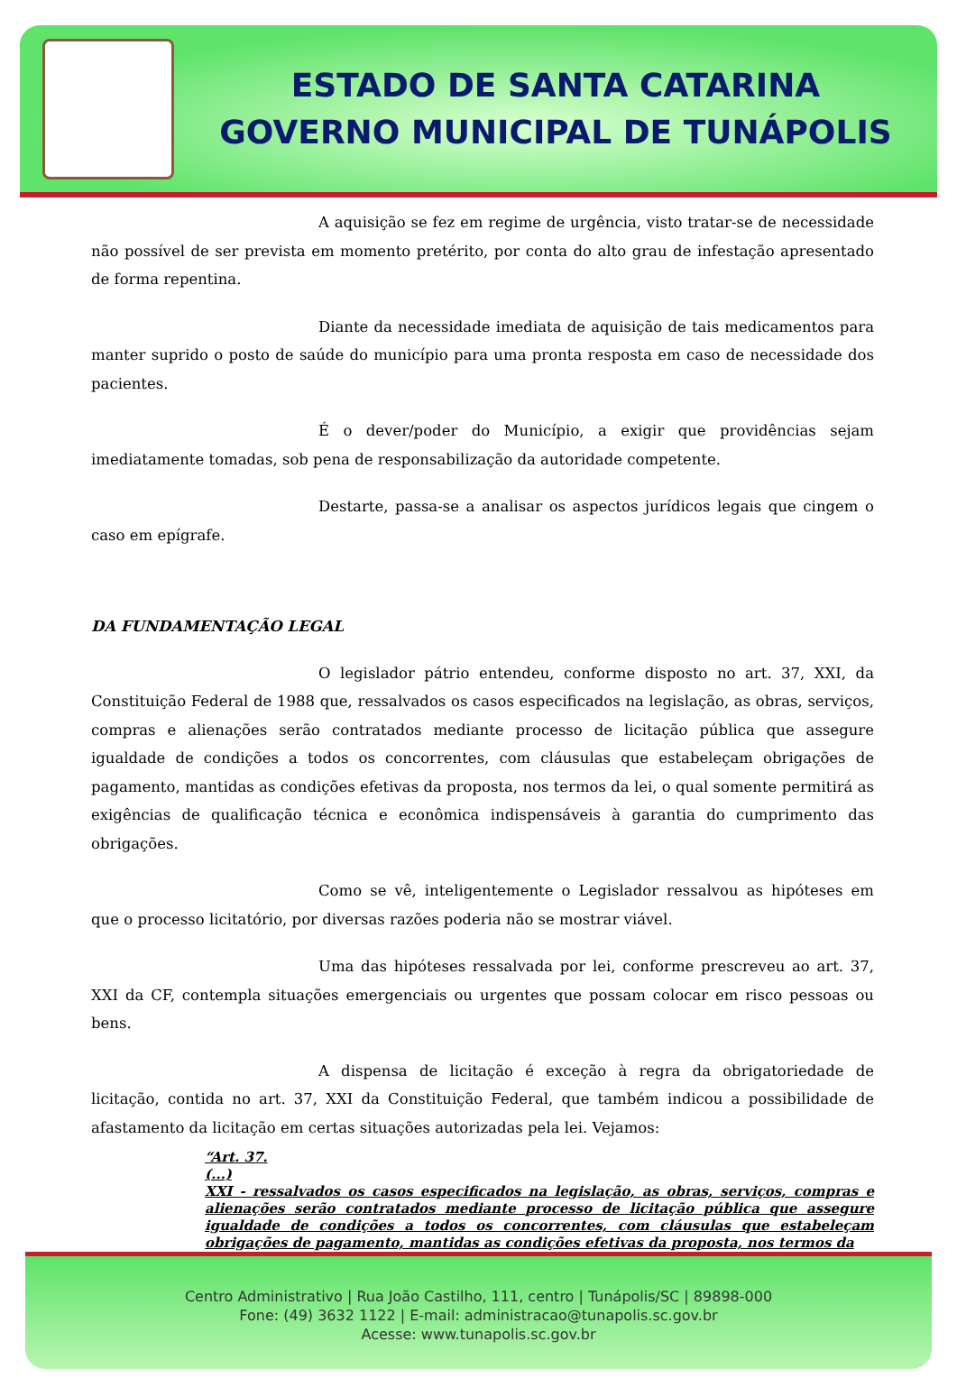ESTADO DE SANTA CATARINA
GOVERNO MUNICIPAL DE TUNÁPOLIS
A aquisição se fez em regime de urgência, visto tratar-se de necessidade não possível de ser prevista em momento pretérito, por conta do alto grau de infestação apresentado de forma repentina.
Diante da necessidade imediata de aquisição de tais medicamentos para manter suprido o posto de saúde do município para uma pronta resposta em caso de necessidade dos pacientes.
É o dever/poder do Município, a exigir que providências sejam imediatamente tomadas, sob pena de responsabilização da autoridade competente.
Destarte, passa-se a analisar os aspectos jurídicos legais que cingem o caso em epígrafe.
DA FUNDAMENTAÇÃO LEGAL
O legislador pátrio entendeu, conforme disposto no art. 37, XXI, da Constituição Federal de 1988 que, ressalvados os casos especificados na legislação, as obras, serviços, compras e alienações serão contratados mediante processo de licitação pública que assegure igualdade de condições a todos os concorrentes, com cláusulas que estabeleçam obrigações de pagamento, mantidas as condições efetivas da proposta, nos termos da lei, o qual somente permitirá as exigências de qualificação técnica e econômica indispensáveis à garantia do cumprimento das obrigações.
Como se vê, inteligentemente o Legislador ressalvou as hipóteses em que o processo licitatório, por diversas razões poderia não se mostrar viável.
Uma das hipóteses ressalvada por lei, conforme prescreveu ao art. 37, XXI da CF, contempla situações emergenciais ou urgentes que possam colocar em risco pessoas ou bens.
A dispensa de licitação é exceção à regra da obrigatoriedade de licitação, contida no art. 37, XXI da Constituição Federal, que também indicou a possibilidade de afastamento da licitação em certas situações autorizadas pela lei. Vejamos:
“Art. 37.
(...)
XXI - ressalvados os casos especificados na legislação, as obras, serviços, compras e alienações serão contratados mediante processo de licitação pública que assegure igualdade de condições a todos os concorrentes, com cláusulas que estabeleçam obrigações de pagamento, mantidas as condições efetivas da proposta, nos termos da
Centro Administrativo | Rua João Castilho, 111, centro | Tunápolis/SC | 89898-000
Fone: (49) 3632 1122 | E-mail: administracao@tunapolis.sc.gov.br
Acesse: www.tunapolis.sc.gov.br